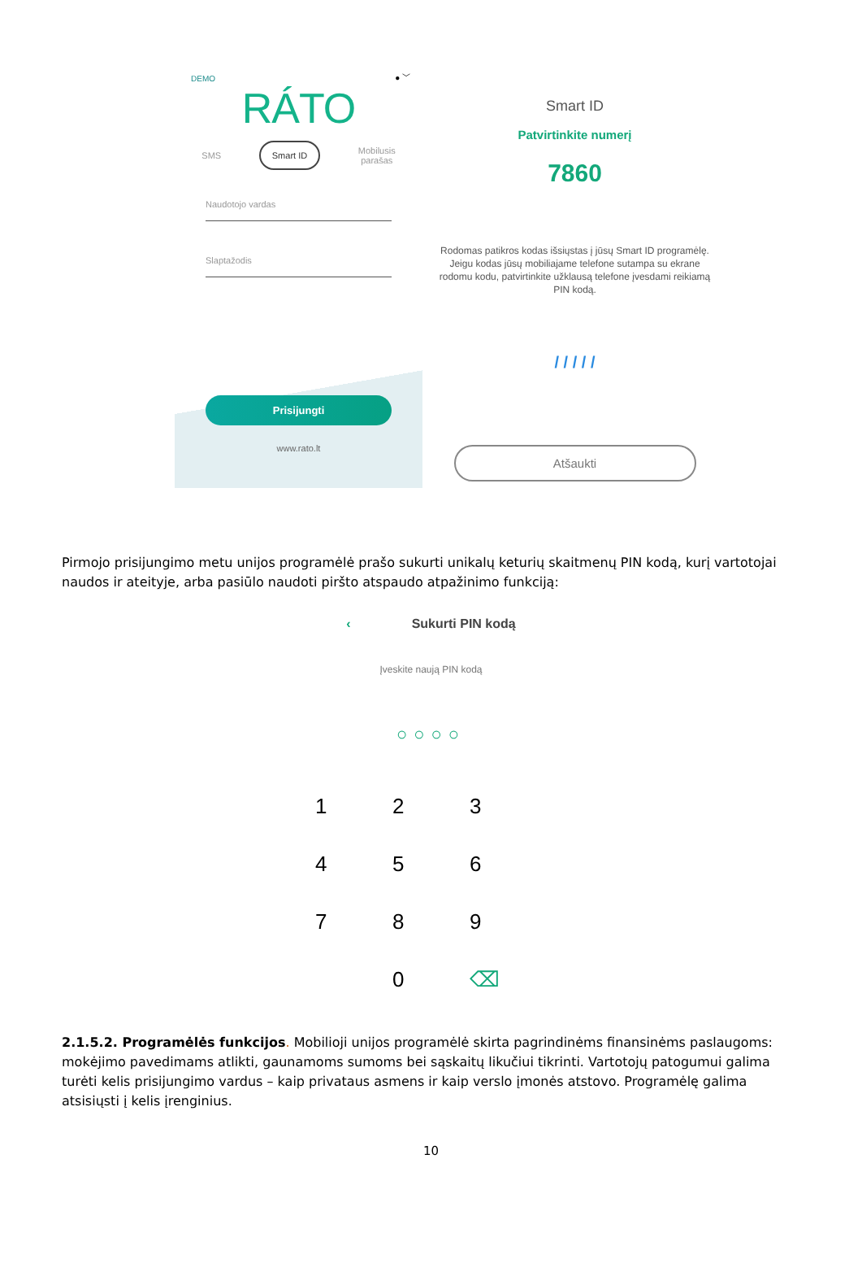DEMO ● ﹀
RÁTO
SMS Smart ID Mobilusis
parašas
Naudotojo vardas
Slaptažodis
Prisijungti
www.rato.lt
Smart ID
Patvirtinkite numerį
7860
Rodomas patikros kodas išsiųstas į jūsų Smart ID programėlę. Jeigu kodas jūsų mobiliajame telefone sutampa su ekrane rodomu kodu, patvirtinkite užklausą telefone įvesdami reikiamą PIN kodą.
/ / / / /
Atšaukti
Pirmojo prisijungimo metu unijos programėlė prašo sukurti unikalų keturių skaitmenų PIN kodą, kurį vartotojai naudos ir ateityje, arba pasiūlo naudoti piršto atspaudo atpažinimo funkciją:
‹ Sukurti PIN kodą
Įveskite naują PIN kodą
○○○○
123456789 0 ⌫
2.1.5.2. Programėlės funkcijos. Mobilioji unijos programėlė skirta pagrindinėms finansinėms paslaugoms: mokėjimo pavedimams atlikti, gaunamoms sumoms bei sąskaitų likučiui tikrinti. Vartotojų patogumui galima turėti kelis prisijungimo vardus – kaip privataus asmens ir kaip verslo įmonės atstovo. Programėlę galima atsisiųsti į kelis įrenginius.
10